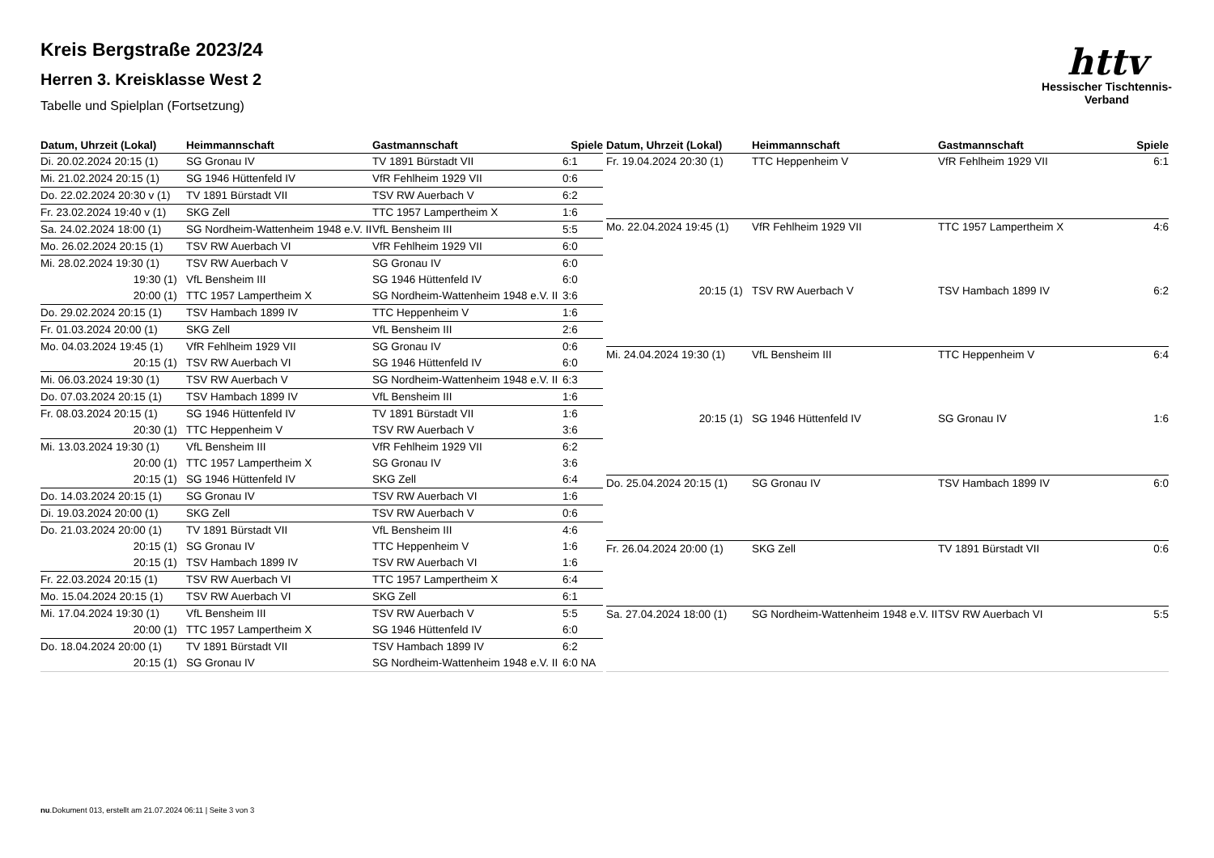httv
Hessischer Tischtennis-Verband
Kreis Bergstraße 2023/24
Herren 3. Kreisklasse West 2
Tabelle und Spielplan (Fortsetzung)
| Datum, Uhrzeit (Lokal) | Heimmannschaft | Gastmannschaft | Spiele |
| --- | --- | --- | --- |
| Di. 20.02.2024 20:15 (1) | SG Gronau IV | TV 1891 Bürstadt VII | 6:1 |
| Mi. 21.02.2024 20:15 (1) | SG 1946 Hüttenfeld IV | VfR Fehlheim 1929 VII | 0:6 |
| Do. 22.02.2024 20:30 v (1) | TV 1891 Bürstadt VII | TSV RW Auerbach V | 6:2 |
| Fr. 23.02.2024 19:40 v (1) | SKG Zell | TTC 1957 Lampertheim X | 1:6 |
| Sa. 24.02.2024 18:00 (1) | SG Nordheim-Wattenheim 1948 e.V. II | VfL Bensheim III | 5:5 |
| Mo. 26.02.2024 20:15 (1) | TSV RW Auerbach VI | VfR Fehlheim 1929 VII | 6:0 |
| Mi. 28.02.2024 19:30 (1) | TSV RW Auerbach V | SG Gronau IV | 6:0 |
| 19:30 (1) | VfL Bensheim III | SG 1946 Hüttenfeld IV | 6:0 |
| 20:00 (1) | TTC 1957 Lampertheim X | SG Nordheim-Wattenheim 1948 e.V. II | 3:6 |
| Do. 29.02.2024 20:15 (1) | TSV Hambach 1899 IV | TTC Heppenheim V | 1:6 |
| Fr. 01.03.2024 20:00 (1) | SKG Zell | VfL Bensheim III | 2:6 |
| Mo. 04.03.2024 19:45 (1) | VfR Fehlheim 1929 VII | SG Gronau IV | 0:6 |
| 20:15 (1) | TSV RW Auerbach VI | SG 1946 Hüttenfeld IV | 6:0 |
| Mi. 06.03.2024 19:30 (1) | TSV RW Auerbach V | SG Nordheim-Wattenheim 1948 e.V. II | 6:3 |
| Do. 07.03.2024 20:15 (1) | TSV Hambach 1899 IV | VfL Bensheim III | 1:6 |
| Fr. 08.03.2024 20:15 (1) | SG 1946 Hüttenfeld IV | TV 1891 Bürstadt VII | 1:6 |
| 20:30 (1) | TTC Heppenheim V | TSV RW Auerbach V | 3:6 |
| Mi. 13.03.2024 19:30 (1) | VfL Bensheim III | VfR Fehlheim 1929 VII | 6:2 |
| 20:00 (1) | TTC 1957 Lampertheim X | SG Gronau IV | 3:6 |
| 20:15 (1) | SG 1946 Hüttenfeld IV | SKG Zell | 6:4 |
| Do. 14.03.2024 20:15 (1) | SG Gronau IV | TSV RW Auerbach VI | 1:6 |
| Di. 19.03.2024 20:00 (1) | SKG Zell | TSV RW Auerbach V | 0:6 |
| Do. 21.03.2024 20:00 (1) | TV 1891 Bürstadt VII | VfL Bensheim III | 4:6 |
| 20:15 (1) | SG Gronau IV | TTC Heppenheim V | 1:6 |
| 20:15 (1) | TSV Hambach 1899 IV | TSV RW Auerbach VI | 1:6 |
| Fr. 22.03.2024 20:15 (1) | TSV RW Auerbach VI | TTC 1957 Lampertheim X | 6:4 |
| Mo. 15.04.2024 20:15 (1) | TSV RW Auerbach VI | SKG Zell | 6:1 |
| Mi. 17.04.2024 19:30 (1) | VfL Bensheim III | TSV RW Auerbach V | 5:5 |
| 20:00 (1) | TTC 1957 Lampertheim X | SG 1946 Hüttenfeld IV | 6:0 |
| Do. 18.04.2024 20:00 (1) | TV 1891 Bürstadt VII | TSV Hambach 1899 IV | 6:2 |
| 20:15 (1) | SG Gronau IV | SG Nordheim-Wattenheim 1948 e.V. II | 6:0 NA |
| Datum, Uhrzeit (Lokal) | Heimmannschaft | Gastmannschaft | Spiele |
| --- | --- | --- | --- |
| Fr. 19.04.2024 20:30 (1) | TTC Heppenheim V | VfR Fehlheim 1929 VII | 6:1 |
| Mo. 22.04.2024 19:45 (1) | VfR Fehlheim 1929 VII | TTC 1957 Lampertheim X | 4:6 |
| 20:15 (1) | TSV RW Auerbach V | TSV Hambach 1899 IV | 6:2 |
| Mi. 24.04.2024 19:30 (1) | VfL Bensheim III | TTC Heppenheim V | 6:4 |
| 20:15 (1) | SG 1946 Hüttenfeld IV | SG Gronau IV | 1:6 |
| Do. 25.04.2024 20:15 (1) | SG Gronau IV | TSV Hambach 1899 IV | 6:0 |
| Fr. 26.04.2024 20:00 (1) | SKG Zell | TV 1891 Bürstadt VII | 0:6 |
| Sa. 27.04.2024 18:00 (1) | SG Nordheim-Wattenheim 1948 e.V. II | TSV RW Auerbach VI | 5:5 |
nu.Dokument 013, erstellt am 21.07.2024 06:11 | Seite 3 von 3